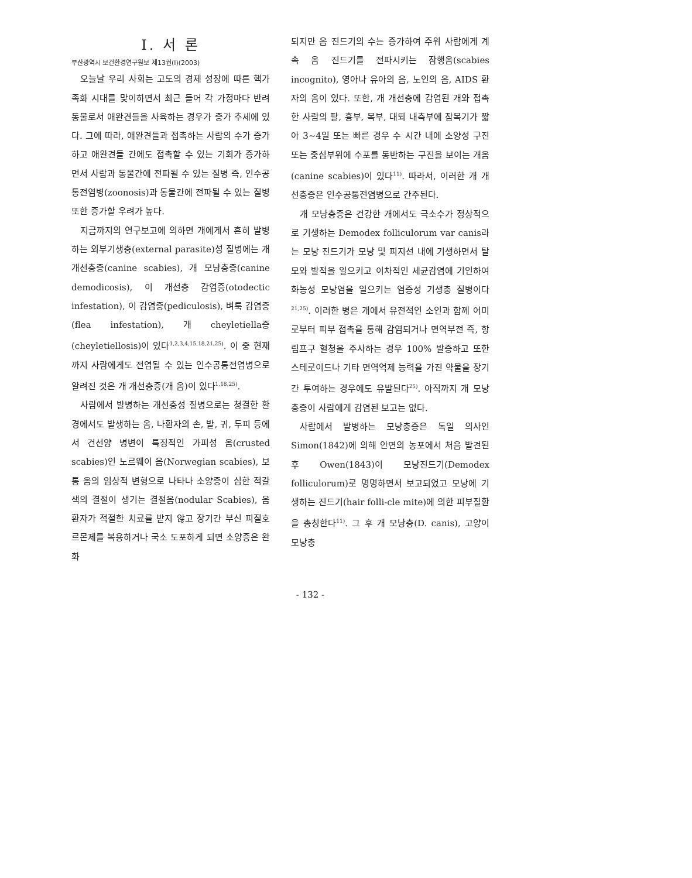부산광역시 보건환경연구원보 제13권(I)(2003)
I. 서 론
오늘날 우리 사회는 고도의 경제 성장에 따른 핵가족화 시대를 맞이하면서 최근 들어 각 가정마다 반려동물로서 애완견들을 사육하는 경우가 증가 추세에 있다. 그에 따라, 애완견들과 접촉하는 사람의 수가 증가하고 애완견들 간에도 접촉할 수 있는 기회가 증가하면서 사람과 동물간에 전파될 수 있는 질병 즉, 인수공통전염병(zoonosis)과 동물간에 전파될 수 있는 질병 또한 증가할 우려가 높다.
지금까지의 연구보고에 의하면 개에게서 흔히 발병하는 외부기생충(external parasite)성 질병에는 개 개선충증(canine scabies), 개 모낭충증(canine demodicosis), 이 개선충 감염증(otodectic infestation), 이 감염증(pediculosis), 벼룩 감염증(flea infestation), 개 cheyletiella증(cheyletiellosis)이 있다<sup>1,2,3,4,15,18,21,25)</sup>. 이 중 현재까지 사람에게도 전염될 수 있는 인수공통전염병으로 알려진 것은 개 개선충증(개 옴)이 있다<sup>1,18,25)</sup>.
사람에서 발병하는 개선충성 질병으로는 청결한 환경에서도 발생하는 옴, 나환자의 손, 발, 귀, 두피 등에서 건선양 병변이 특징적인 가피성 옴(crusted scabies)인 노르웨이 옴(Norwegian scabies), 보통 옴의 임상적 변형으로 나타나 소양증이 심한 적갈색의 결절이 생기는 결절옴(nodular Scabies), 옴 환자가 적절한 치료를 받지 않고 장기간 부신 피질호르몬제를 복용하거나 국소 도포하게 되면 소양증은 완화
되지만 옴 진드기의 수는 증가하여 주위 사람에게 계속 옴 진드기를 전파시키는 잠행옴(scabies incognito), 영아나 유아의 옴, 노인의 옴, AIDS 환자의 옴이 있다. 또한, 개 개선충에 감염된 개와 접촉한 사람의 팔, 흉부, 복부, 대퇴 내측부에 잠복기가 짧아 3~4일 또는 빠른 경우 수 시간 내에 소양성 구진 또는 중심부위에 수포를 동반하는 구진을 보이는 개옴(canine scabies)이 있다<sup>11)</sup>. 따라서, 이러한 개 개선충증은 인수공통전염병으로 간주된다.
개 모낭충증은 건강한 개에서도 극소수가 정상적으로 기생하는 Demodex folliculorum var canis라는 모낭 진드기가 모낭 및 피지선 내에 기생하면서 탈모와 발적을 일으키고 이차적인 세균감염에 기인하여 화농성 모낭염을 일으키는 염증성 기생충 질병이다<sup>21,25)</sup>. 이러한 병은 개에서 유전적인 소인과 함께 어미로부터 피부 접촉을 통해 감염되거나 면역부전 즉, 항림프구 혈청을 주사하는 경우 100% 발증하고 또한 스테로이드나 기타 면역억제 능력을 가진 약물을 장기간 투여하는 경우에도 유발된다<sup>25)</sup>. 아직까지 개 모낭충증이 사람에게 감염된 보고는 없다.
사람에서 발병하는 모낭충증은 독일 의사인 Simon(1842)에 의해 안면의 농포에서 처음 발견된 후 Owen(1843)이 모낭진드기(Demodex folliculorum)로 명명하면서 보고되었고 모낭에 기생하는 진드기(hair folli-cle mite)에 의한 피부질환을 총칭한다<sup>11)</sup>. 그 후 개 모낭충(D. canis), 고양이 모낭충
- 132 -